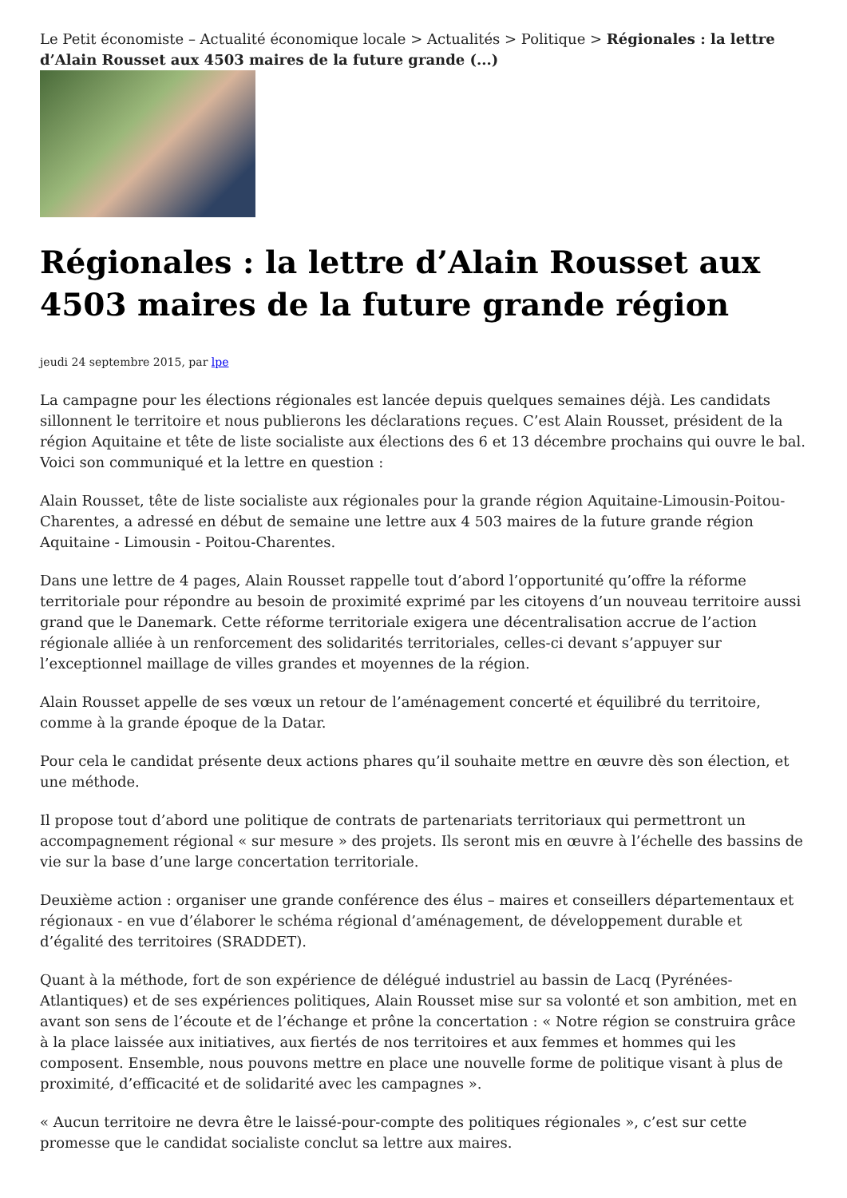Le Petit économiste – Actualité économique locale > Actualités > Politique > Régionales : la lettre d’Alain Rousset aux 4503 maires de la future grande (...)
Régionales : la lettre d’Alain Rousset aux 4503 maires de la future grande région
jeudi 24 septembre 2015, par lpe
La campagne pour les élections régionales est lancée depuis quelques semaines déjà. Les candidats sillonnent le territoire et nous publierons les déclarations reçues. C’est Alain Rousset, président de la région Aquitaine et tête de liste socialiste aux élections des 6 et 13 décembre prochains qui ouvre le bal. Voici son communiqué et la lettre en question :
Alain Rousset, tête de liste socialiste aux régionales pour la grande région Aquitaine-Limousin-Poitou-Charentes, a adressé en début de semaine une lettre aux 4 503 maires de la future grande région Aquitaine - Limousin - Poitou-Charentes.
Dans une lettre de 4 pages, Alain Rousset rappelle tout d’abord l’opportunité qu’offre la réforme territoriale pour répondre au besoin de proximité exprimé par les citoyens d’un nouveau territoire aussi grand que le Danemark. Cette réforme territoriale exigera une décentralisation accrue de l’action régionale alliée à un renforcement des solidarités territoriales, celles-ci devant s’appuyer sur l’exceptionnel maillage de villes grandes et moyennes de la région.
Alain Rousset appelle de ses vœux un retour de l’aménagement concerté et équilibré du territoire, comme à la grande époque de la Datar.
Pour cela le candidat présente deux actions phares qu’il souhaite mettre en œuvre dès son élection, et une méthode.
Il propose tout d’abord une politique de contrats de partenariats territoriaux qui permettront un accompagnement régional « sur mesure » des projets. Ils seront mis en œuvre à l’échelle des bassins de vie sur la base d’une large concertation territoriale.
Deuxième action : organiser une grande conférence des élus – maires et conseillers départementaux et régionaux - en vue d’élaborer le schéma régional d’aménagement, de développement durable et d’égalité des territoires (SRADDET).
Quant à la méthode, fort de son expérience de délégué industriel au bassin de Lacq (Pyrénées-Atlantiques) et de ses expériences politiques, Alain Rousset mise sur sa volonté et son ambition, met en avant son sens de l’écoute et de l’échange et prône la concertation : « Notre région se construira grâce à la place laissée aux initiatives, aux fiertés de nos territoires et aux femmes et hommes qui les composent. Ensemble, nous pouvons mettre en place une nouvelle forme de politique visant à plus de proximité, d’efficacité et de solidarité avec les campagnes ».
« Aucun territoire ne devra être le laissé-pour-compte des politiques régionales », c’est sur cette promesse que le candidat socialiste conclut sa lettre aux maires.